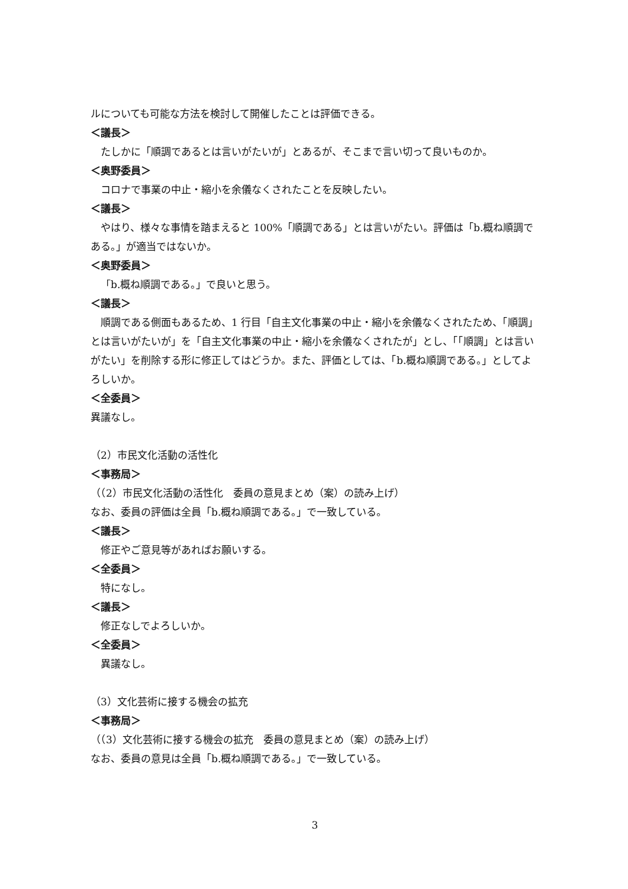ルについても可能な方法を検討して開催したことは評価できる。
＜議長＞
たしかに「順調であるとは言いがたいが」とあるが、そこまで言い切って良いものか。
＜奥野委員＞
コロナで事業の中止・縮小を余儀なくされたことを反映したい。
＜議長＞
やはり、様々な事情を踏まえると 100%「順調である」とは言いがたい。評価は「b.概ね順調である。」が適当ではないか。
＜奥野委員＞
「b.概ね順調である。」で良いと思う。
＜議長＞
順調である側面もあるため、1 行目「自主文化事業の中止・縮小を余儀なくされたため、「順調」とは言いがたいが」を「自主文化事業の中止・縮小を余儀なくされたが」とし、「「順調」とは言いがたい」を削除する形に修正してはどうか。また、評価としては、「b.概ね順調である。」としてよろしいか。
＜全委員＞
異議なし。
（2）市民文化活動の活性化
＜事務局＞
（（2）市民文化活動の活性化　委員の意見まとめ（案）の読み上げ）
なお、委員の評価は全員「b.概ね順調である。」で一致している。
＜議長＞
修正やご意見等があればお願いする。
＜全委員＞
特になし。
＜議長＞
修正なしでよろしいか。
＜全委員＞
異議なし。
（3）文化芸術に接する機会の拡充
＜事務局＞
（（3）文化芸術に接する機会の拡充　委員の意見まとめ（案）の読み上げ）
なお、委員の意見は全員「b.概ね順調である。」で一致している。
3